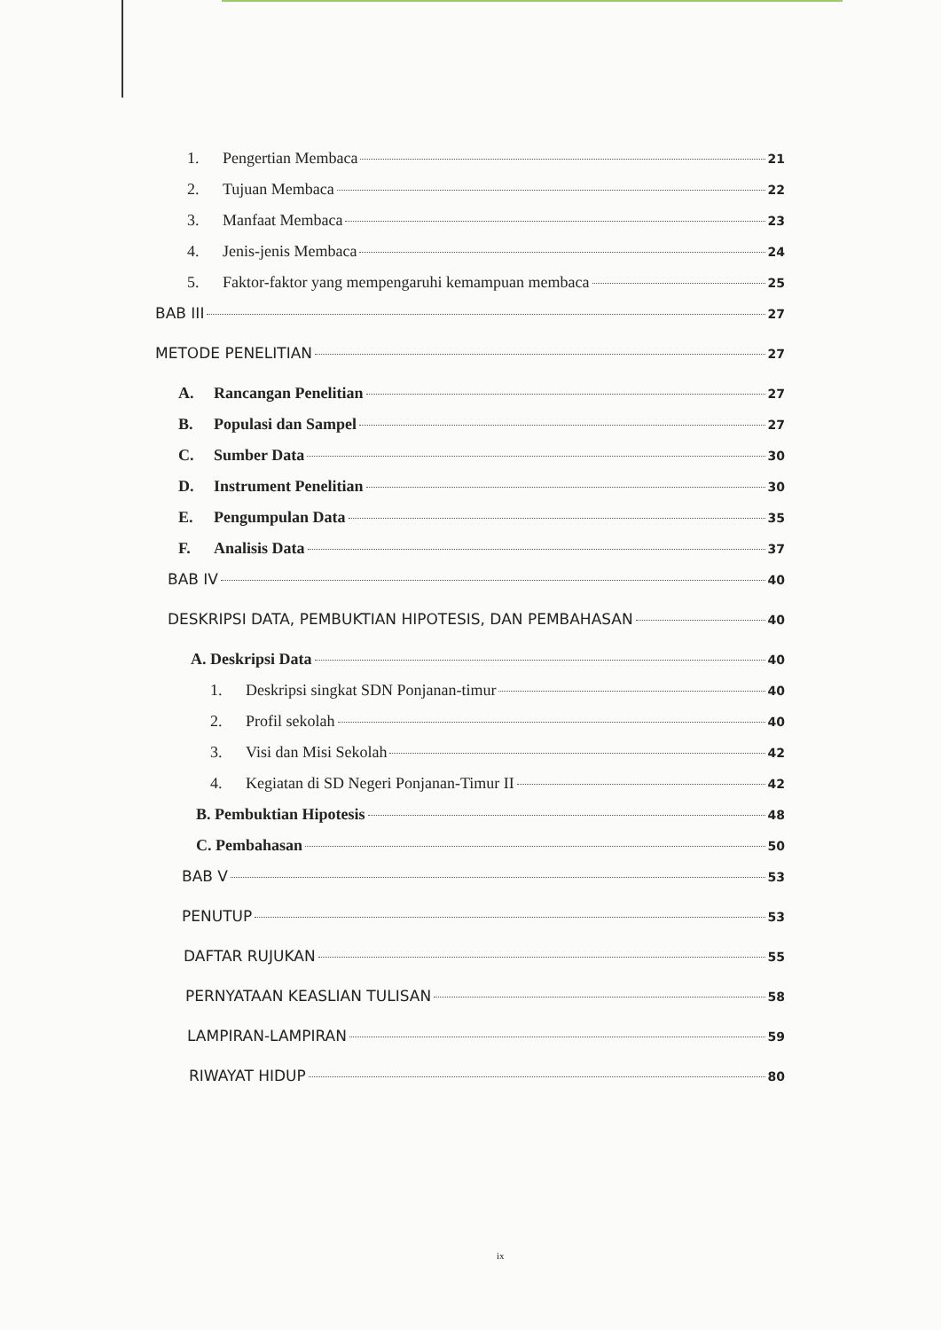1. Pengertian Membaca 21
2. Tujuan Membaca 22
3. Manfaat Membaca 23
4. Jenis-jenis Membaca 24
5. Faktor-faktor yang mempengaruhi kemampuan membaca 25
BAB III 27
METODE PENELITIAN 27
A. Rancangan Penelitian 27
B. Populasi dan Sampel 27
C. Sumber Data 30
D. Instrument Penelitian 30
E. Pengumpulan Data 35
F. Analisis Data 37
BAB IV 40
DESKRIPSI DATA, PEMBUKTIAN HIPOTESIS, DAN PEMBAHASAN 40
A. Deskripsi Data 40
1. Deskripsi singkat SDN Ponjanan-timur 40
2. Profil sekolah 40
3. Visi dan Misi Sekolah 42
4. Kegiatan di SD Negeri Ponjanan-Timur II 42
B. Pembuktian Hipotesis 48
C. Pembahasan 50
BAB V 53
PENUTUP 53
DAFTAR RUJUKAN 55
PERNYATAAN KEASLIAN TULISAN 58
LAMPIRAN-LAMPIRAN 59
RIWAYAT HIDUP 80
ix